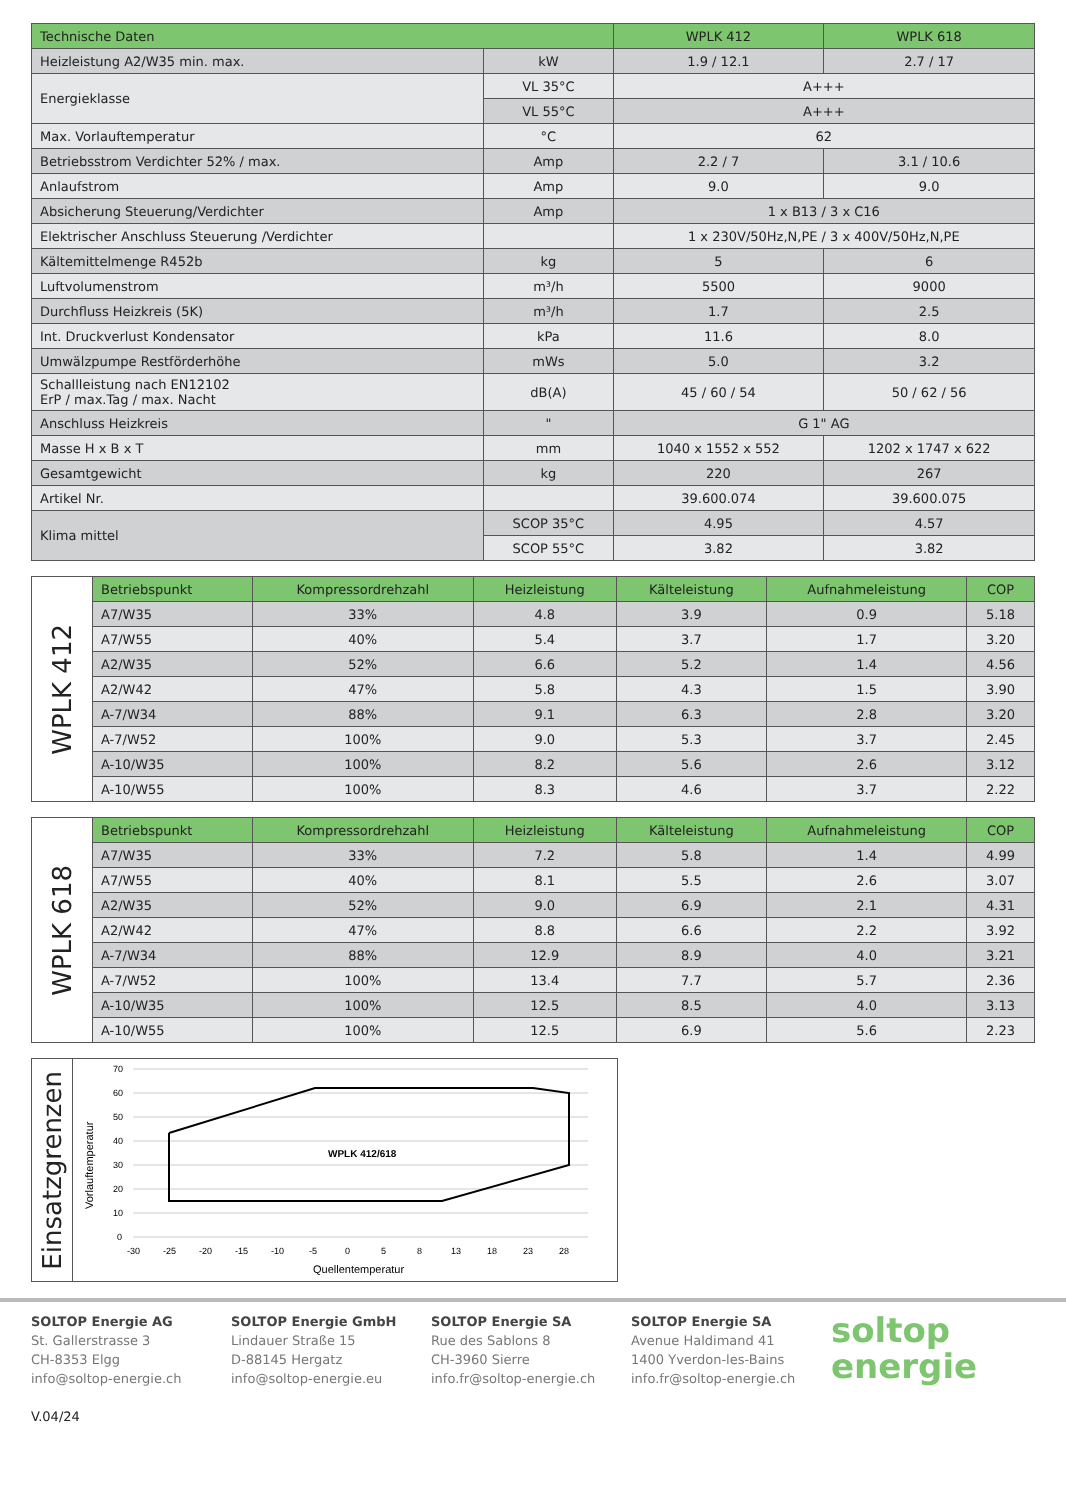| Technische Daten | | WPLK 412 | WPLK 618 |
| --- | --- | --- | --- |
| Heizleistung A2/W35 min. max. | kW | 1.9 / 12.1 | 2.7 / 17 |
| Energieklasse | VL 35°C | A+++ | |
| | VL 55°C | A+++ | |
| Max. Vorlauftemperatur | °C | 62 | |
| Betriebsstrom Verdichter 52% / max. | Amp | 2.2 / 7 | 3.1 / 10.6 |
| Anlaufstrom | Amp | 9.0 | 9.0 |
| Absicherung Steuerung/Verdichter | Amp | 1 x B13 / 3 x C16 | |
| Elektrischer Anschluss Steuerung /Verdichter | | 1 x 230V/50Hz,N,PE / 3 x 400V/50Hz,N,PE | |
| Kältemittelmenge R452b | kg | 5 | 6 |
| Luftvolumenstrom | m³/h | 5500 | 9000 |
| Durchfluss Heizkreis (5K) | m³/h | 1.7 | 2.5 |
| Int. Druckverlust Kondensator | kPa | 11.6 | 8.0 |
| Umwälzpumpe Restförderhöhe | mWs | 5.0 | 3.2 |
| Schallleistung nach EN12102 ErP / max.Tag / max. Nacht | dB(A) | 45 / 60 / 54 | 50 / 62 / 56 |
| Anschluss Heizkreis | " | G 1" AG | |
| Masse H x B x T | mm | 1040 x 1552 x 552 | 1202 x 1747 x 622 |
| Gesamtgewicht | kg | 220 | 267 |
| Artikel Nr. | | 39.600.074 | 39.600.075 |
| Klima mittel | SCOP 35°C | 4.95 | 4.57 |
| | SCOP 55°C | 3.82 | 3.82 |
| WPLK 412 | Betriebspunkt | Kompressordrehzahl | Heizleistung | Kälteleistung | Aufnahmeleistung | COP |
| | A7/W35 | 33% | 4.8 | 3.9 | 0.9 | 5.18 |
| | A7/W55 | 40% | 5.4 | 3.7 | 1.7 | 3.20 |
| | A2/W35 | 52% | 6.6 | 5.2 | 1.4 | 4.56 |
| | A2/W42 | 47% | 5.8 | 4.3 | 1.5 | 3.90 |
| | A-7/W34 | 88% | 9.1 | 6.3 | 2.8 | 3.20 |
| | A-7/W52 | 100% | 9.0 | 5.3 | 3.7 | 2.45 |
| | A-10/W35 | 100% | 8.2 | 5.6 | 2.6 | 3.12 |
| | A-10/W55 | 100% | 8.3 | 4.6 | 3.7 | 2.22 |
| WPLK 618 | Betriebspunkt | Kompressordrehzahl | Heizleistung | Kälteleistung | Aufnahmeleistung | COP |
| | A7/W35 | 33% | 7.2 | 5.8 | 1.4 | 4.99 |
| | A7/W55 | 40% | 8.1 | 5.5 | 2.6 | 3.07 |
| | A2/W35 | 52% | 9.0 | 6.9 | 2.1 | 4.31 |
| | A2/W42 | 47% | 8.8 | 6.6 | 2.2 | 3.92 |
| | A-7/W34 | 88% | 12.9 | 8.9 | 4.0 | 3.21 |
| | A-7/W52 | 100% | 13.4 | 7.7 | 5.7 | 2.36 |
| | A-10/W35 | 100% | 12.5 | 8.5 | 4.0 | 3.13 |
| | A-10/W55 | 100% | 12.5 | 6.9 | 5.6 | 2.23 |
Einsatzgrenzen
Vorlauftemperatur
70
60
50
40
30
20
10
0
WPLK 412/618
-30
-25
-20
-15
-10
-5
0
5
8
13
18
23
28
Quellentemperatur
SOLTOP Energie AG
St. Gallerstrasse 3
CH-8353 Elgg
info@soltop-energie.ch
V.04/24
SOLTOP Energie GmbH
Lindauer Straße 15
D-88145 Hergatz
info@soltop-energie.eu
SOLTOP Energie SA
Rue des Sablons 8
CH-3960 Sierre
info.fr@soltop-energie.ch
SOLTOP Energie SA
Avenue Haldimand 41
1400 Yverdon-les-Bains
info.fr@soltop-energie.ch
soltop
energie